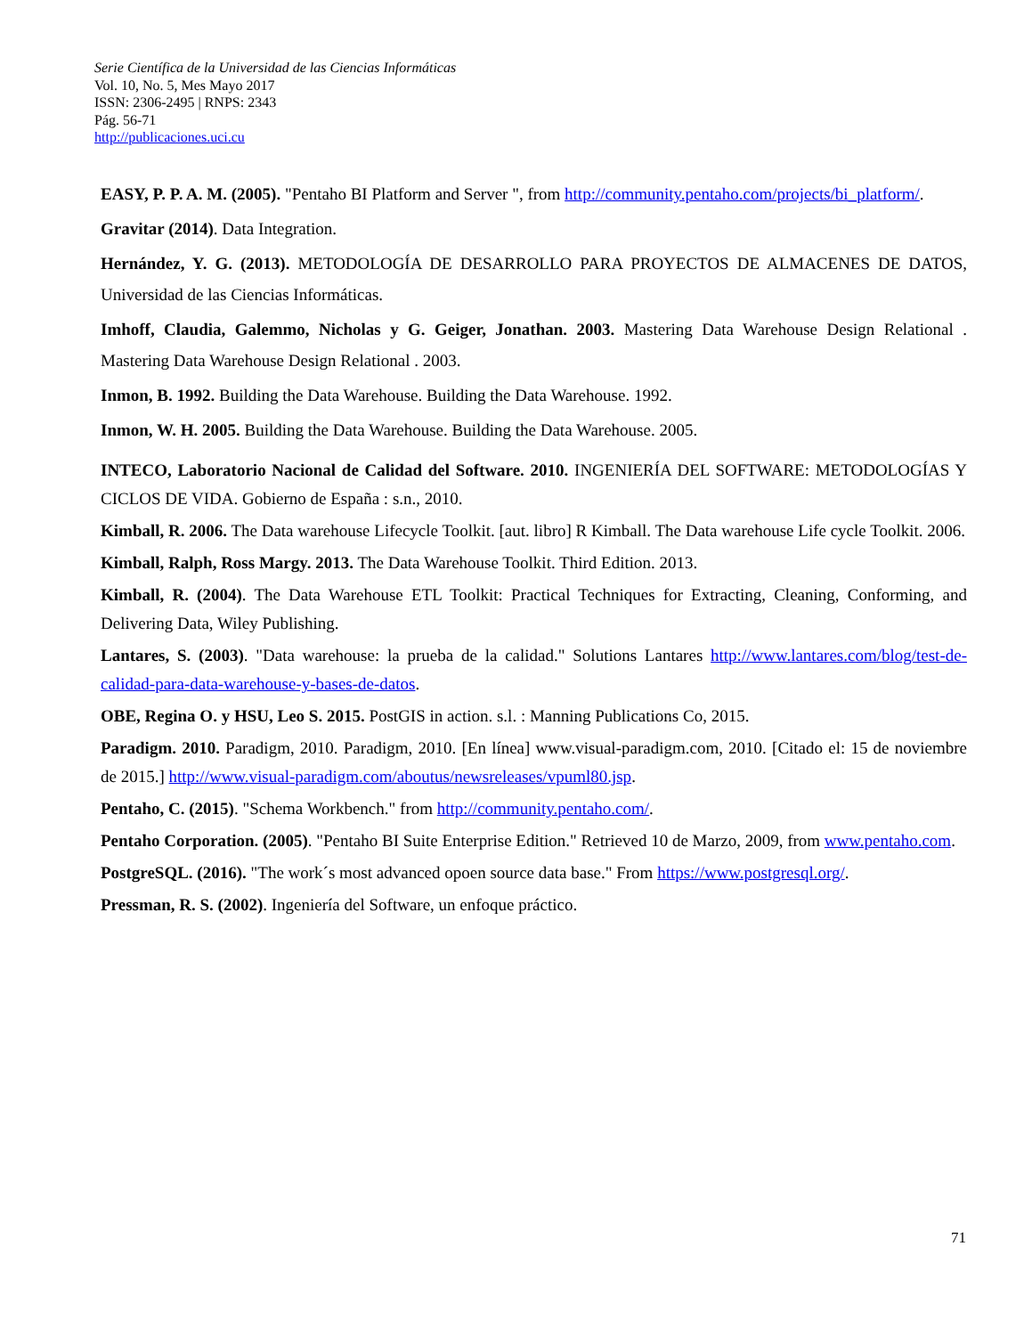Serie Científica de la Universidad de las Ciencias Informáticas
Vol. 10, No. 5, Mes Mayo 2017
ISSN: 2306-2495 | RNPS: 2343
Pág. 56-71
http://publicaciones.uci.cu
EASY, P. P. A. M. (2005). "Pentaho BI Platform and Server ", from http://community.pentaho.com/projects/bi_platform/.
Gravitar (2014). Data Integration.
Hernández, Y. G. (2013). METODOLOGÍA DE DESARROLLO PARA PROYECTOS DE ALMACENES DE DATOS, Universidad de las Ciencias Informáticas.
Imhoff, Claudia, Galemmo, Nicholas y G. Geiger, Jonathan. 2003. Mastering Data Warehouse Design Relational . Mastering Data Warehouse Design Relational . 2003.
Inmon, B. 1992. Building the Data Warehouse. Building the Data Warehouse. 1992.
Inmon, W. H. 2005. Building the Data Warehouse. Building the Data Warehouse. 2005.
INTECO, Laboratorio Nacional de Calidad del Software. 2010. INGENIERÍA DEL SOFTWARE: METODOLOGÍAS Y CICLOS DE VIDA. Gobierno de España : s.n., 2010.
Kimball, R. 2006. The Data warehouse Lifecycle Toolkit. [aut. libro] R Kimball. The Data warehouse Life cycle Toolkit. 2006.
Kimball, Ralph, Ross Margy. 2013. The Data Warehouse Toolkit. Third Edition. 2013.
Kimball, R. (2004). The Data Warehouse ETL Toolkit: Practical Techniques for Extracting, Cleaning, Conforming, and Delivering Data, Wiley Publishing.
Lantares, S. (2003). "Data warehouse: la prueba de la calidad." Solutions Lantares http://www.lantares.com/blog/test-de-calidad-para-data-warehouse-y-bases-de-datos.
OBE, Regina O. y HSU, Leo S. 2015. PostGIS in action. s.l. : Manning Publications Co, 2015.
Paradigm. 2010. Paradigm, 2010. Paradigm, 2010. [En línea] www.visual-paradigm.com, 2010. [Citado el: 15 de noviembre de 2015.] http://www.visual-paradigm.com/aboutus/newsreleases/vpuml80.jsp.
Pentaho, C. (2015). "Schema Workbench." from http://community.pentaho.com/.
Pentaho Corporation. (2005). "Pentaho BI Suite Enterprise Edition." Retrieved 10 de Marzo, 2009, from www.pentaho.com.
PostgreSQL. (2016). "The work´s most advanced opoen source data base." From https://www.postgresql.org/.
Pressman, R. S. (2002). Ingeniería del Software, un enfoque práctico.
71